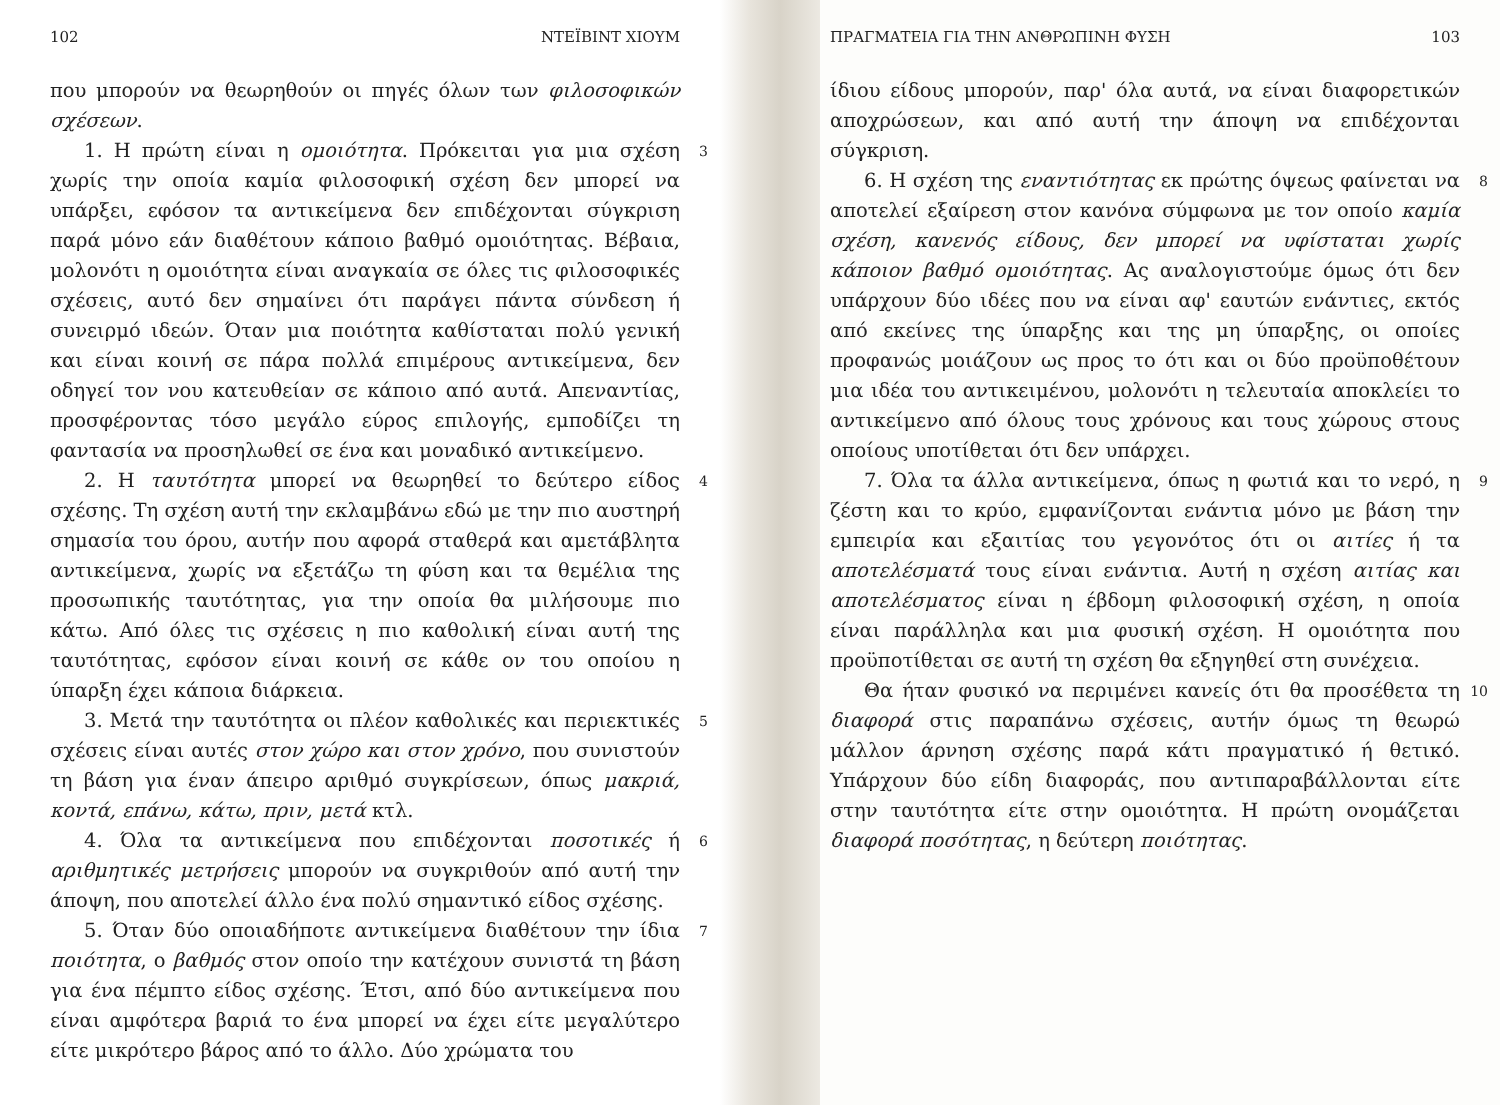102 ΝΤΕΪΒΙΝΤ ΧΙΟΥΜ
που μπορούν να θεωρηθούν οι πηγές όλων των φιλοσοφικών σχέσεων.
1. Η πρώτη είναι η ομοιότητα. Πρόκειται για μια σχέση χωρίς την οποία καμία φιλοσοφική σχέση δεν μπορεί να υπάρξει, εφόσον τα αντικείμενα δεν επιδέχονται σύγκριση παρά μόνο εάν διαθέτουν κάποιο βαθμό ομοιότητας. Βέβαια, μολονότι η ομοιότητα είναι αναγκαία σε όλες τις φιλοσοφικές σχέσεις, αυτό δεν σημαίνει ότι παράγει πάντα σύνδεση ή συνειρμό ιδεών. Όταν μια ποιότητα καθίσταται πολύ γενική και είναι κοινή σε πάρα πολλά επιμέρους αντικείμενα, δεν οδηγεί τον νου κατευθείαν σε κάποιο από αυτά. Απεναντίας, προσφέροντας τόσο μεγάλο εύρος επιλογής, εμποδίζει τη φαντασία να προσηλωθεί σε ένα και μοναδικό αντικείμενο. 3
2. Η ταυτότητα μπορεί να θεωρηθεί το δεύτερο είδος σχέσης. Τη σχέση αυτή την εκλαμβάνω εδώ με την πιο αυστηρή σημασία του όρου, αυτήν που αφορά σταθερά και αμετάβλητα αντικείμενα, χωρίς να εξετάζω τη φύση και τα θεμέλια της προσωπικής ταυτότητας, για την οποία θα μιλήσουμε πιο κάτω. Από όλες τις σχέσεις η πιο καθολική είναι αυτή της ταυτότητας, εφόσον είναι κοινή σε κάθε ον του οποίου η ύπαρξη έχει κάποια διάρκεια. 4
3. Μετά την ταυτότητα οι πλέον καθολικές και περιεκτικές σχέσεις είναι αυτές στον χώρο και στον χρόνο, που συνιστούν τη βάση για έναν άπειρο αριθμό συγκρίσεων, όπως μακριά, κοντά, επάνω, κάτω, πριν, μετά κτλ. 5
4. Όλα τα αντικείμενα που επιδέχονται ποσοτικές ή αριθμητικές μετρήσεις μπορούν να συγκριθούν από αυτή την άποψη, που αποτελεί άλλο ένα πολύ σημαντικό είδος σχέσης. 6
5. Όταν δύο οποιαδήποτε αντικείμενα διαθέτουν την ίδια ποιότητα, ο βαθμός στον οποίο την κατέχουν συνιστά τη βάση για ένα πέμπτο είδος σχέσης. Έτσι, από δύο αντικείμενα που είναι αμφότερα βαριά το ένα μπορεί να έχει είτε μεγαλύτερο είτε μικρότερο βάρος από το άλλο. Δύο χρώματα του 7
ΠΡΑΓΜΑΤΕΙΑ ΓΙΑ ΤΗΝ ΑΝΘΡΩΠΙΝΗ ΦΥΣΗ 103
ίδιου είδους μπορούν, παρ' όλα αυτά, να είναι διαφορετικών αποχρώσεων, και από αυτή την άποψη να επιδέχονται σύγκριση.
6. Η σχέση της εναντιότητας εκ πρώτης όψεως φαίνεται να αποτελεί εξαίρεση στον κανόνα σύμφωνα με τον οποίο καμία σχέση, κανενός είδους, δεν μπορεί να υφίσταται χωρίς κάποιον βαθμό ομοιότητας. Ας αναλογιστούμε όμως ότι δεν υπάρχουν δύο ιδέες που να είναι αφ' εαυτών ενάντιες, εκτός από εκείνες της ύπαρξης και της μη ύπαρξης, οι οποίες προφανώς μοιάζουν ως προς το ότι και οι δύο προϋποθέτουν μια ιδέα του αντικειμένου, μολονότι η τελευταία αποκλείει το αντικείμενο από όλους τους χρόνους και τους χώρους στους οποίους υποτίθεται ότι δεν υπάρχει. 8
7. Όλα τα άλλα αντικείμενα, όπως η φωτιά και το νερό, η ζέστη και το κρύο, εμφανίζονται ενάντια μόνο με βάση την εμπειρία και εξαιτίας του γεγονότος ότι οι αιτίες ή τα αποτελέσματά τους είναι ενάντια. Αυτή η σχέση αιτίας και αποτελέσματος είναι η έβδομη φιλοσοφική σχέση, η οποία είναι παράλληλα και μια φυσική σχέση. Η ομοιότητα που προϋποτίθεται σε αυτή τη σχέση θα εξηγηθεί στη συνέχεια. 9
Θα ήταν φυσικό να περιμένει κανείς ότι θα προσέθετα τη διαφορά στις παραπάνω σχέσεις, αυτήν όμως τη θεωρώ μάλλον άρνηση σχέσης παρά κάτι πραγματικό ή θετικό. Υπάρχουν δύο είδη διαφοράς, που αντιπαραβάλλονται είτε στην ταυτότητα είτε στην ομοιότητα. Η πρώτη ονομάζεται διαφορά ποσότητας, η δεύτερη ποιότητας. 10